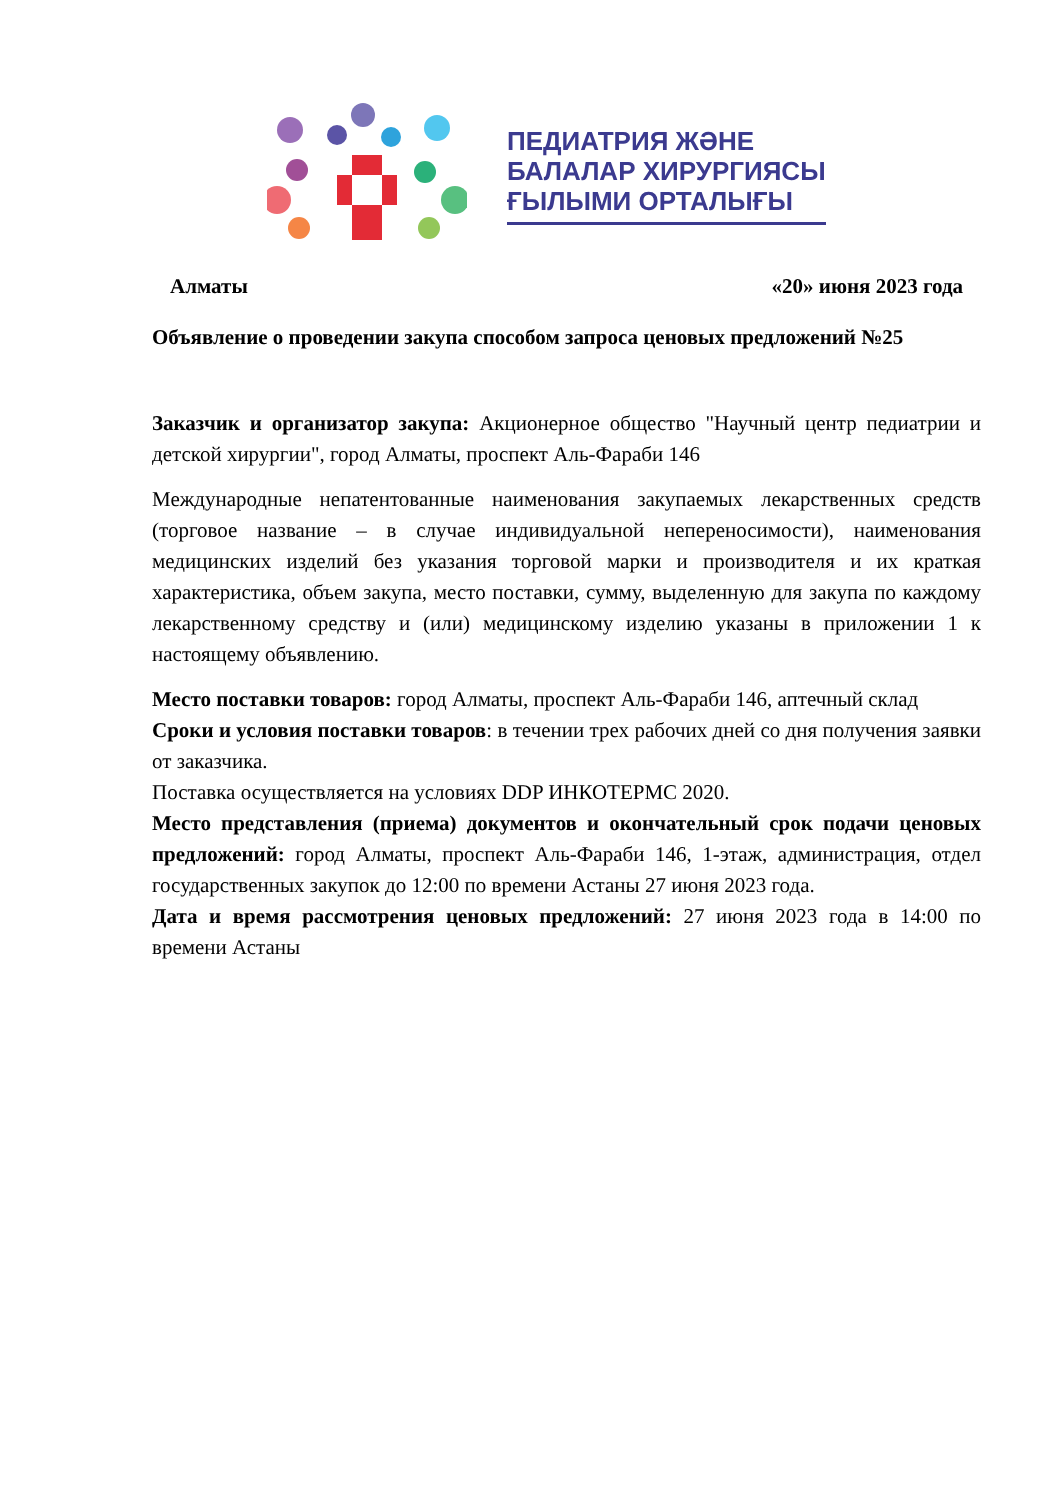ПЕДИАТРИЯ ЖӘНЕ
БАЛАЛАР ХИРУРГИЯСЫ
ҒЫЛЫМИ ОРТАЛЫҒЫ
Алматы «20» июня 2023 года
Объявление о проведении закупа способом запроса ценовых предложений №25
Заказчик и организатор закупа: Акционерное общество "Научный центр педиатрии и детской хирургии", город Алматы, проспект Аль-Фараби 146
Международные непатентованные наименования закупаемых лекарственных средств (торговое название – в случае индивидуальной непереносимости), наименования медицинских изделий без указания торговой марки и производителя и их краткая характеристика, объем закупа, место поставки, сумму, выделенную для закупа по каждому лекарственному средству и (или) медицинскому изделию указаны в приложении 1 к настоящему объявлению.
Место поставки товаров: город Алматы, проспект Аль-Фараби 146, аптечный склад
Сроки и условия поставки товаров: в течении трех рабочих дней со дня получения заявки от заказчика.
Поставка осуществляется на условиях DDP ИНКОТЕРМС 2020.
Место представления (приема) документов и окончательный срок подачи ценовых предложений: город Алматы, проспект Аль-Фараби 146, 1-этаж, администрация, отдел государственных закупок до 12:00 по времени Астаны 27 июня 2023 года.
Дата и время рассмотрения ценовых предложений: 27 июня 2023 года в 14:00 по времени Астаны